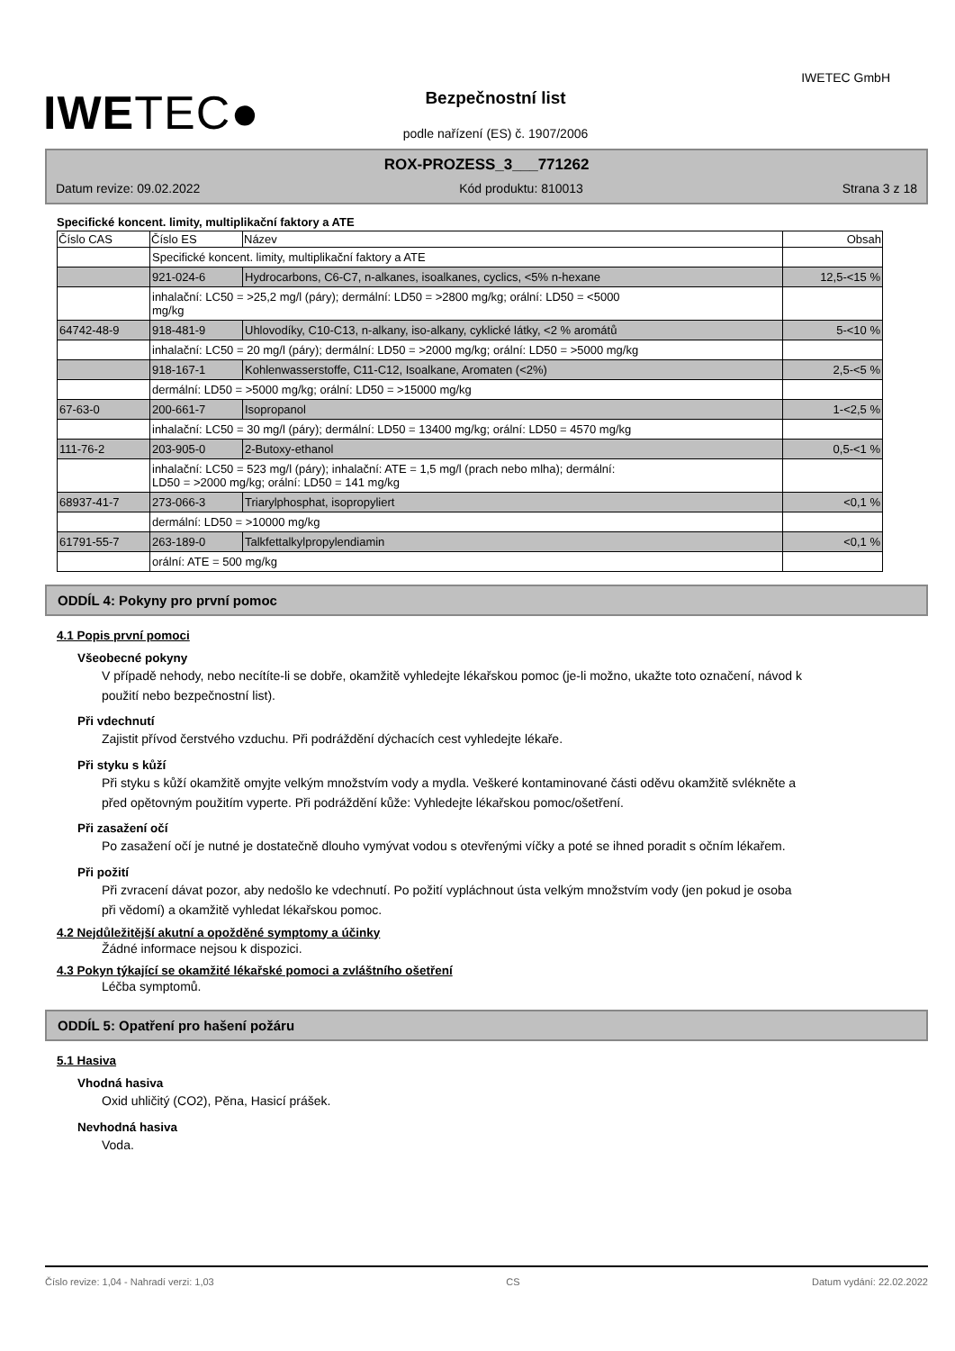IWETEC●
IWETEC GmbH
Bezpečnostní list
podle nařízení (ES) č. 1907/2006
ROX-PROZESS_3___771262
Datum revize: 09.02.2022 Kód produktu: 810013 Strana 3 z 18
Specifické koncent. limity, multiplikační faktory a ATE
| Číslo CAS | Číslo ES | Název | Obsah |
| --- | --- | --- | --- |
| | Specifické koncent. limity, multiplikační faktory a ATE | | |
| | 921-024-6 | Hydrocarbons, C6-C7, n-alkanes, isoalkanes, cyclics, <5% n-hexane | 12,5-<15 % |
| | inhalační: LC50 = >25,2 mg/l (páry); dermální: LD50 = >2800 mg/kg; orální: LD50 = <5000 mg/kg | | |
| 64742-48-9 | 918-481-9 | Uhlovodíky, C10-C13, n-alkany, iso-alkany, cyklické látky, <2 % aromátů | 5-<10 % |
| | inhalační: LC50 = 20 mg/l (páry); dermální: LD50 = >2000 mg/kg; orální: LD50 = >5000 mg/kg | | |
| | 918-167-1 | Kohlenwasserstoffe, C11-C12, Isoalkane, Aromaten (<2%) | 2,5-<5 % |
| | dermální: LD50 = >5000 mg/kg; orální: LD50 = >15000 mg/kg | | |
| 67-63-0 | 200-661-7 | Isopropanol | 1-<2,5 % |
| | inhalační: LC50 = 30 mg/l (páry); dermální: LD50 = 13400 mg/kg; orální: LD50 = 4570 mg/kg | | |
| 111-76-2 | 203-905-0 | 2-Butoxy-ethanol | 0,5-<1 % |
| | inhalační: LC50 = 523 mg/l (páry); inhalační: ATE = 1,5 mg/l (prach nebo mlha); dermální: LD50 = >2000 mg/kg; orální: LD50 = 141 mg/kg | | |
| 68937-41-7 | 273-066-3 | Triarylphosphat, isopropyliert | <0,1 % |
| | dermální: LD50 = >10000 mg/kg | | |
| 61791-55-7 | 263-189-0 | Talkfettalkylpropylendiamin | <0,1 % |
| | orální: ATE = 500 mg/kg | | |
ODDÍL 4: Pokyny pro první pomoc
4.1 Popis první pomoci
Všeobecné pokyny
V případě nehody, nebo necítíte-li se dobře, okamžitě vyhledejte lékařskou pomoc (je-li možno, ukažte toto označení, návod k použití nebo bezpečnostní list).
Při vdechnutí
Zajistit přívod čerstvého vzduchu. Při podráždění dýchacích cest vyhledejte lékaře.
Při styku s kůží
Při styku s kůží okamžitě omyjte velkým množstvím vody a mydla. Veškeré kontaminované části oděvu okamžitě svlékněte a před opětovným použitím vyperte. Při podráždění kůže: Vyhledejte lékařskou pomoc/ošetření.
Při zasažení očí
Po zasažení očí je nutné je dostatečně dlouho vymývat vodou s otevřenými víčky a poté se ihned poradit s očním lékařem.
Při požití
Při zvracení dávat pozor, aby nedošlo ke vdechnutí. Po požití vypláchnout ústa velkým množstvím vody (jen pokud je osoba při vědomí) a okamžitě vyhledat lékařskou pomoc.
4.2 Nejdůležitější akutní a opožděné symptomy a účinky
Žádné informace nejsou k dispozici.
4.3 Pokyn týkající se okamžité lékařské pomoci a zvláštního ošetření
Léčba symptomů.
ODDÍL 5: Opatření pro hašení požáru
5.1 Hasiva
Vhodná hasiva
Oxid uhličitý (CO2), Pěna, Hasicí prášek.
Nevhodná hasiva
Voda.
Číslo revize: 1,04 - Nahradí verzi: 1,03 CS Datum vydání: 22.02.2022